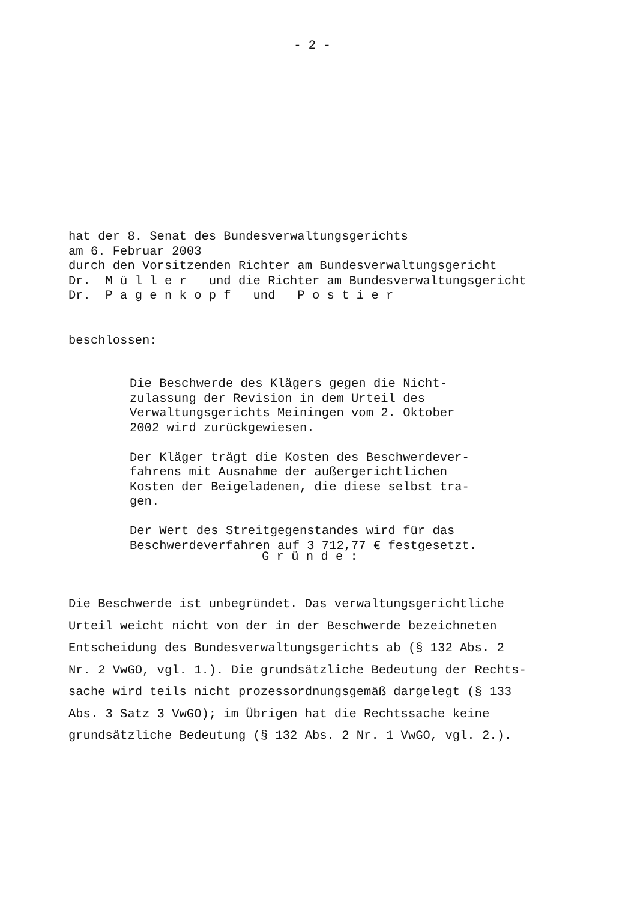- 2 -
hat der 8. Senat des Bundesverwaltungsgerichts am 6. Februar 2003 durch den Vorsitzenden Richter am Bundesverwaltungsgericht Dr. M ü l l e r und die Richter am Bundesverwaltungsgericht Dr. P a g e n k o p f und P o s t i e r
beschlossen:
Die Beschwerde des Klägers gegen die Nicht- zulassung der Revision in dem Urteil des Verwaltungsgerichts Meiningen vom 2. Oktober 2002 wird zurückgewiesen. Der Kläger trägt die Kosten des Beschwerdever- fahrens mit Ausnahme der außergerichtlichen Kosten der Beigeladenen, die diese selbst tra- gen. Der Wert des Streitgegenstandes wird für das Beschwerdeverfahren auf 3 712,77 € festgesetzt.
G r ü n d e :
Die Beschwerde ist unbegründet. Das verwaltungsgerichtliche Urteil weicht nicht von der in der Beschwerde bezeichneten Entscheidung des Bundesverwaltungsgerichts ab (§ 132 Abs. 2 Nr. 2 VwGO, vgl. 1.). Die grundsätzliche Bedeutung der Rechts- sache wird teils nicht prozessordnungsgemäß dargelegt (§ 133 Abs. 3 Satz 3 VwGO); im Übrigen hat die Rechtssache keine grundsätzliche Bedeutung (§ 132 Abs. 2 Nr. 1 VwGO, vgl. 2.).